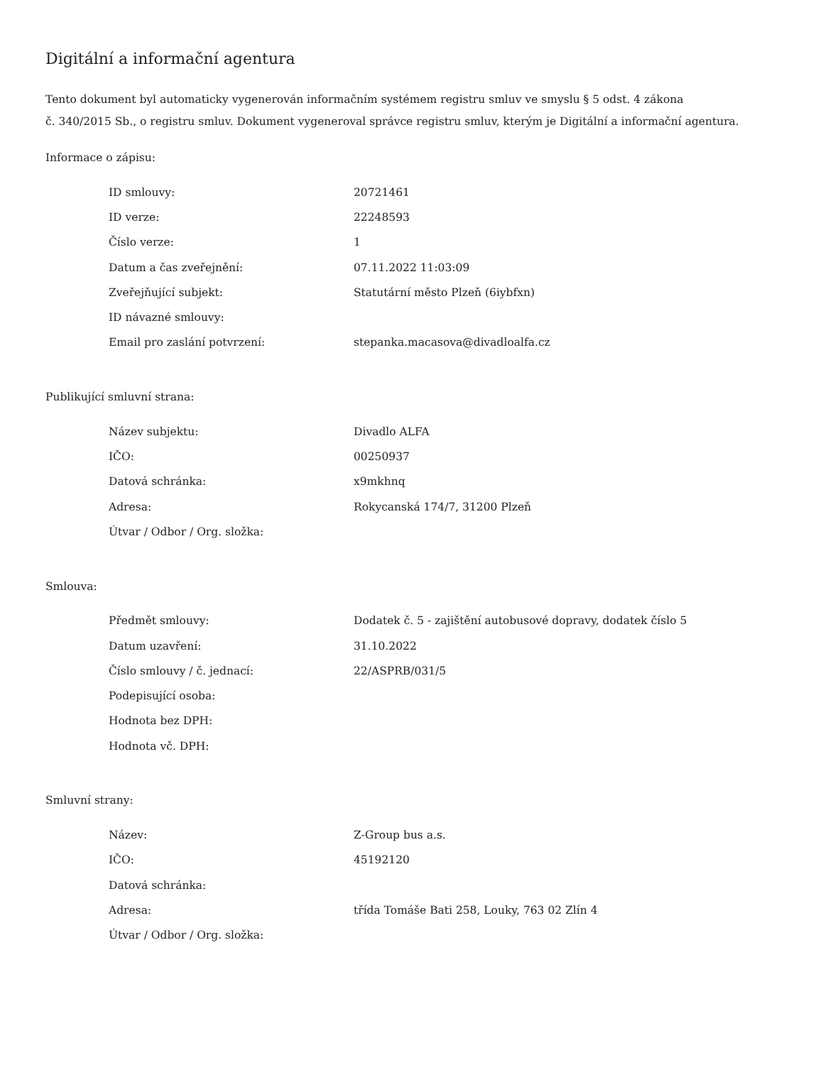Digitální a informační agentura
Tento dokument byl automaticky vygenerován informačním systémem registru smluv ve smyslu § 5 odst. 4 zákona
č. 340/2015 Sb., o registru smluv. Dokument vygeneroval správce registru smluv, kterým je Digitální a informační agentura.
Informace o zápisu:
| ID smlouvy: | 20721461 |
| ID verze: | 22248593 |
| Číslo verze: | 1 |
| Datum a čas zveřejnění: | 07.11.2022 11:03:09 |
| Zveřejňující subjekt: | Statutární město Plzeň (6iybfxn) |
| ID návazné smlouvy: | |
| Email pro zaslání potvrzení: | stepanka.macasova@divadloalfa.cz |
Publikující smluvní strana:
| Název subjektu: | Divadlo ALFA |
| IČO: | 00250937 |
| Datová schránka: | x9mkhnq |
| Adresa: | Rokycanská 174/7, 31200 Plzeň |
| Útvar / Odbor / Org. složka: | |
Smlouva:
| Předmět smlouvy: | Dodatek č. 5 - zajištění autobusové dopravy, dodatek číslo 5 |
| Datum uzavření: | 31.10.2022 |
| Číslo smlouvy / č. jednací: | 22/ASPRB/031/5 |
| Podepisující osoba: | |
| Hodnota bez DPH: | |
| Hodnota vč. DPH: | |
Smluvní strany:
| Název: | Z-Group bus a.s. |
| IČO: | 45192120 |
| Datová schránka: | |
| Adresa: | třída Tomáše Bati 258, Louky, 763 02 Zlín 4 |
| Útvar / Odbor / Org. složka: | |